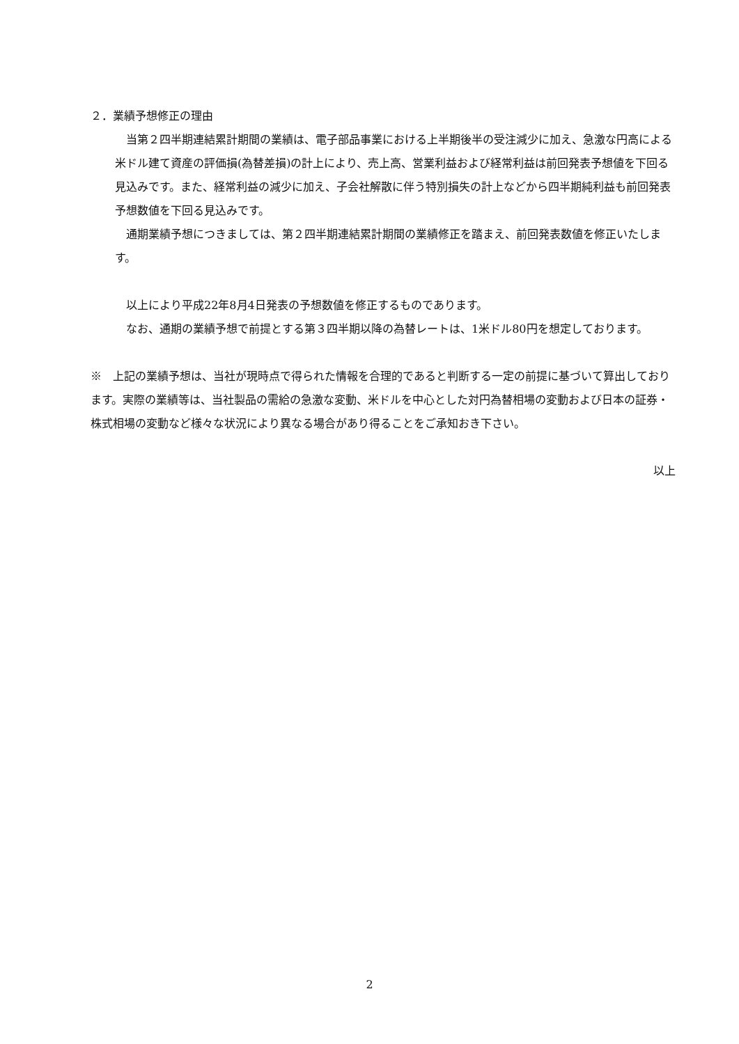２．業績予想修正の理由
　当第２四半期連結累計期間の業績は、電子部品事業における上半期後半の受注減少に加え、急激な円高による米ドル建て資産の評価損(為替差損)の計上により、売上高、営業利益および経常利益は前回発表予想値を下回る見込みです。また、経常利益の減少に加え、子会社解散に伴う特別損失の計上などから四半期純利益も前回発表予想数値を下回る見込みです。
　通期業績予想につきましては、第２四半期連結累計期間の業績修正を踏まえ、前回発表数値を修正いたします。
　以上により平成22年8月4日発表の予想数値を修正するものであります。
　なお、通期の業績予想で前提とする第３四半期以降の為替レートは、1米ドル80円を想定しております。
※　上記の業績予想は、当社が現時点で得られた情報を合理的であると判断する一定の前提に基づいて算出しております。実際の業績等は、当社製品の需給の急激な変動、米ドルを中心とした対円為替相場の変動および日本の証券・株式相場の変動など様々な状況により異なる場合があり得ることをご承知おき下さい。
以上
2